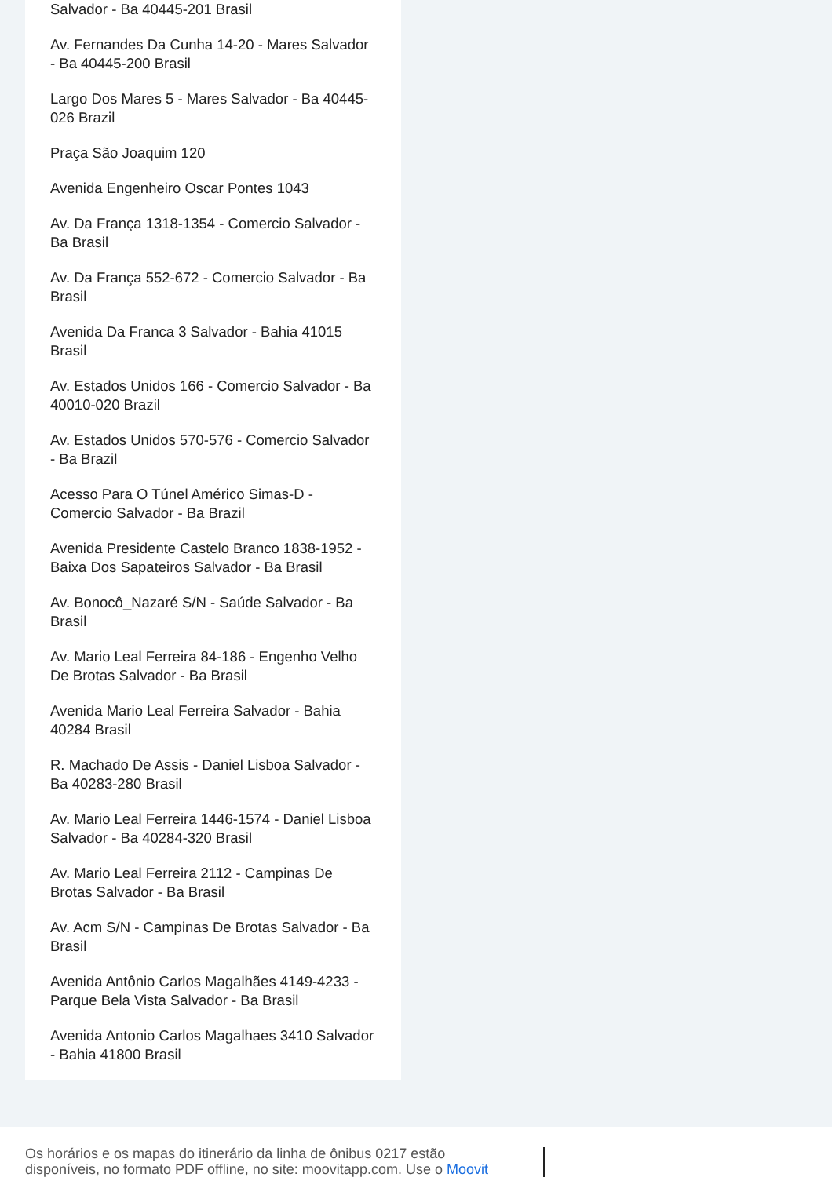Salvador - Ba 40445-201 Brasil
Av. Fernandes Da Cunha 14-20 - Mares Salvador - Ba 40445-200 Brasil
Largo Dos Mares 5 - Mares Salvador - Ba 40445-026 Brazil
Praça São Joaquim 120
Avenida Engenheiro Oscar Pontes 1043
Av. Da França 1318-1354 - Comercio Salvador - Ba Brasil
Av. Da França 552-672 - Comercio Salvador - Ba Brasil
Avenida Da Franca 3 Salvador - Bahia 41015 Brasil
Av. Estados Unidos 166 - Comercio Salvador - Ba 40010-020 Brazil
Av. Estados Unidos 570-576 - Comercio Salvador - Ba Brazil
Acesso Para O Túnel Américo Simas-D - Comercio Salvador - Ba Brazil
Avenida Presidente Castelo Branco 1838-1952 - Baixa Dos Sapateiros Salvador - Ba Brasil
Av. Bonocô_Nazaré S/N - Saúde Salvador - Ba Brasil
Av. Mario Leal Ferreira 84-186 - Engenho Velho De Brotas Salvador - Ba Brasil
Avenida Mario Leal Ferreira Salvador - Bahia 40284 Brasil
R. Machado De Assis - Daniel Lisboa Salvador - Ba 40283-280 Brasil
Av. Mario Leal Ferreira 1446-1574 - Daniel Lisboa Salvador - Ba 40284-320 Brasil
Av. Mario Leal Ferreira 2112 - Campinas De Brotas Salvador - Ba Brasil
Av. Acm S/N - Campinas De Brotas Salvador - Ba Brasil
Avenida Antônio Carlos Magalhães 4149-4233 - Parque Bela Vista Salvador - Ba Brasil
Avenida Antonio Carlos Magalhaes 3410 Salvador - Bahia 41800 Brasil
Os horários e os mapas do itinerário da linha de ônibus 0217 estão disponíveis, no formato PDF offline, no site: moovitapp.com. Use o Moovit